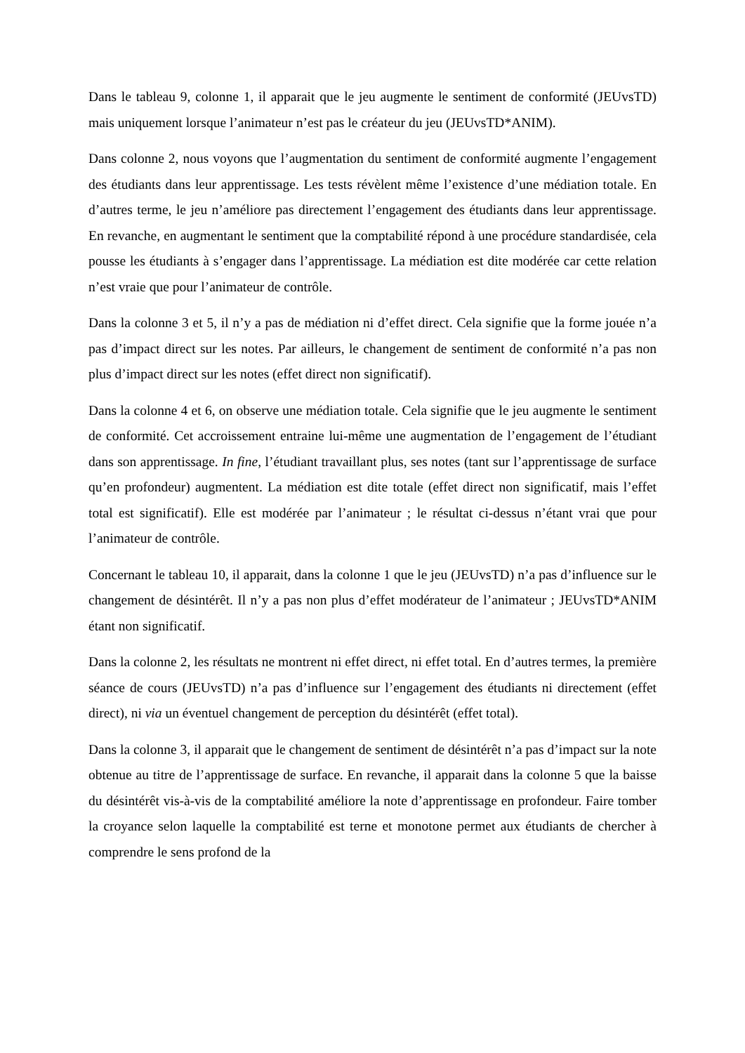Dans le tableau 9, colonne 1, il apparait que le jeu augmente le sentiment de conformité (JEUvsTD) mais uniquement lorsque l’animateur n’est pas le créateur du jeu (JEUvsTD*ANIM).
Dans colonne 2, nous voyons que l’augmentation du sentiment de conformité augmente l’engagement des étudiants dans leur apprentissage. Les tests révèlent même l’existence d’une médiation totale. En d’autres terme, le jeu n’améliore pas directement l’engagement des étudiants dans leur apprentissage. En revanche, en augmentant le sentiment que la comptabilité répond à une procédure standardisée, cela pousse les étudiants à s’engager dans l’apprentissage. La médiation est dite modérée car cette relation n’est vraie que pour l’animateur de contrôle.
Dans la colonne 3 et 5, il n’y a pas de médiation ni d’effet direct. Cela signifie que la forme jouée n’a pas d’impact direct sur les notes. Par ailleurs, le changement de sentiment de conformité n’a pas non plus d’impact direct sur les notes (effet direct non significatif).
Dans la colonne 4 et 6, on observe une médiation totale. Cela signifie que le jeu augmente le sentiment de conformité. Cet accroissement entraine lui-même une augmentation de l’engagement de l’étudiant dans son apprentissage. In fine, l’étudiant travaillant plus, ses notes (tant sur l’apprentissage de surface qu’en profondeur) augmentent. La médiation est dite totale (effet direct non significatif, mais l’effet total est significatif). Elle est modérée par l’animateur ; le résultat ci-dessus n’étant vrai que pour l’animateur de contrôle.
Concernant le tableau 10, il apparait, dans la colonne 1 que le jeu (JEUvsTD) n’a pas d’influence sur le changement de désintérêt. Il n’y a pas non plus d’effet modérateur de l’animateur ; JEUvsTD*ANIM étant non significatif.
Dans la colonne 2, les résultats ne montrent ni effet direct, ni effet total. En d’autres termes, la première séance de cours (JEUvsTD) n’a pas d’influence sur l’engagement des étudiants ni directement (effet direct), ni via un éventuel changement de perception du désintérêt (effet total).
Dans la colonne 3, il apparait que le changement de sentiment de désintérêt n’a pas d’impact sur la note obtenue au titre de l’apprentissage de surface. En revanche, il apparait dans la colonne 5 que la baisse du désintérêt vis-à-vis de la comptabilité améliore la note d’apprentissage en profondeur. Faire tomber la croyance selon laquelle la comptabilité est terne et monotone permet aux étudiants de chercher à comprendre le sens profond de la